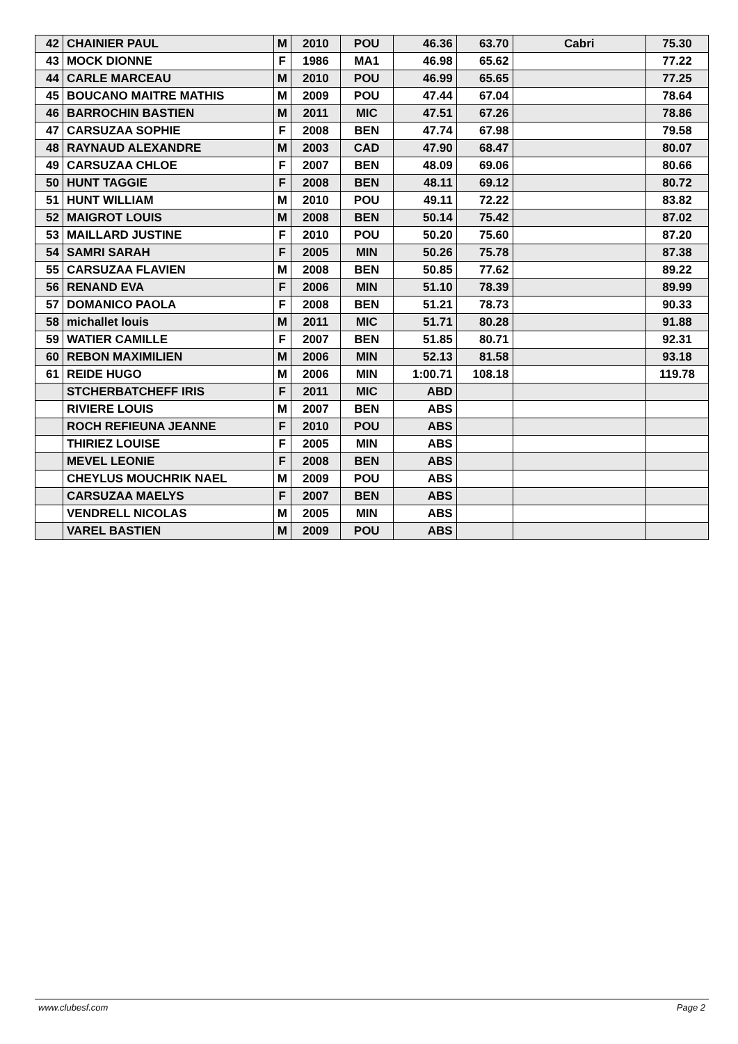| 42 | CHAINIER PAUL | M | 2010 | POU | 46.36 | 63.70 | Cabri | 75.30 |
| 43 | MOCK DIONNE | F | 1986 | MA1 | 46.98 | 65.62 | | 77.22 |
| 44 | CARLE MARCEAU | M | 2010 | POU | 46.99 | 65.65 | | 77.25 |
| 45 | BOUCANO MAITRE MATHIS | M | 2009 | POU | 47.44 | 67.04 | | 78.64 |
| 46 | BARROCHIN BASTIEN | M | 2011 | MIC | 47.51 | 67.26 | | 78.86 |
| 47 | CARSUZAA SOPHIE | F | 2008 | BEN | 47.74 | 67.98 | | 79.58 |
| 48 | RAYNAUD ALEXANDRE | M | 2003 | CAD | 47.90 | 68.47 | | 80.07 |
| 49 | CARSUZAA CHLOE | F | 2007 | BEN | 48.09 | 69.06 | | 80.66 |
| 50 | HUNT TAGGIE | F | 2008 | BEN | 48.11 | 69.12 | | 80.72 |
| 51 | HUNT WILLIAM | M | 2010 | POU | 49.11 | 72.22 | | 83.82 |
| 52 | MAIGROT LOUIS | M | 2008 | BEN | 50.14 | 75.42 | | 87.02 |
| 53 | MAILLARD JUSTINE | F | 2010 | POU | 50.20 | 75.60 | | 87.20 |
| 54 | SAMRI SARAH | F | 2005 | MIN | 50.26 | 75.78 | | 87.38 |
| 55 | CARSUZAA FLAVIEN | M | 2008 | BEN | 50.85 | 77.62 | | 89.22 |
| 56 | RENAND EVA | F | 2006 | MIN | 51.10 | 78.39 | | 89.99 |
| 57 | DOMANICO PAOLA | F | 2008 | BEN | 51.21 | 78.73 | | 90.33 |
| 58 | michallet louis | M | 2011 | MIC | 51.71 | 80.28 | | 91.88 |
| 59 | WATIER CAMILLE | F | 2007 | BEN | 51.85 | 80.71 | | 92.31 |
| 60 | REBON MAXIMILIEN | M | 2006 | MIN | 52.13 | 81.58 | | 93.18 |
| 61 | REIDE HUGO | M | 2006 | MIN | 1:00.71 | 108.18 | | 119.78 |
| | STCHERBATCHEFF IRIS | F | 2011 | MIC | ABD | | | |
| | RIVIERE LOUIS | M | 2007 | BEN | ABS | | | |
| | ROCH REFIEUNA JEANNE | F | 2010 | POU | ABS | | | |
| | THIRIEZ LOUISE | F | 2005 | MIN | ABS | | | |
| | MEVEL LEONIE | F | 2008 | BEN | ABS | | | |
| | CHEYLUS MOUCHRIK NAEL | M | 2009 | POU | ABS | | | |
| | CARSUZAA MAELYS | F | 2007 | BEN | ABS | | | |
| | VENDRELL NICOLAS | M | 2005 | MIN | ABS | | | |
| | VAREL BASTIEN | M | 2009 | POU | ABS | | | |
www.clubesf.com Page 2